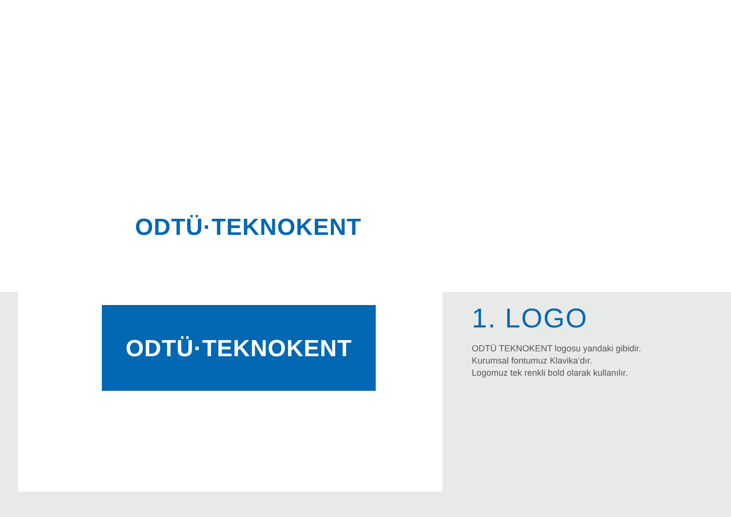ODTÜ·TEKNOKENT
ODTÜ·TEKNOKENT
1. LOGO
ODTÜ TEKNOKENT logosu yandaki gibidir.
Kurumsal fontumuz Klavika’dır.
Logomuz tek renkli bold olarak kullanılır.